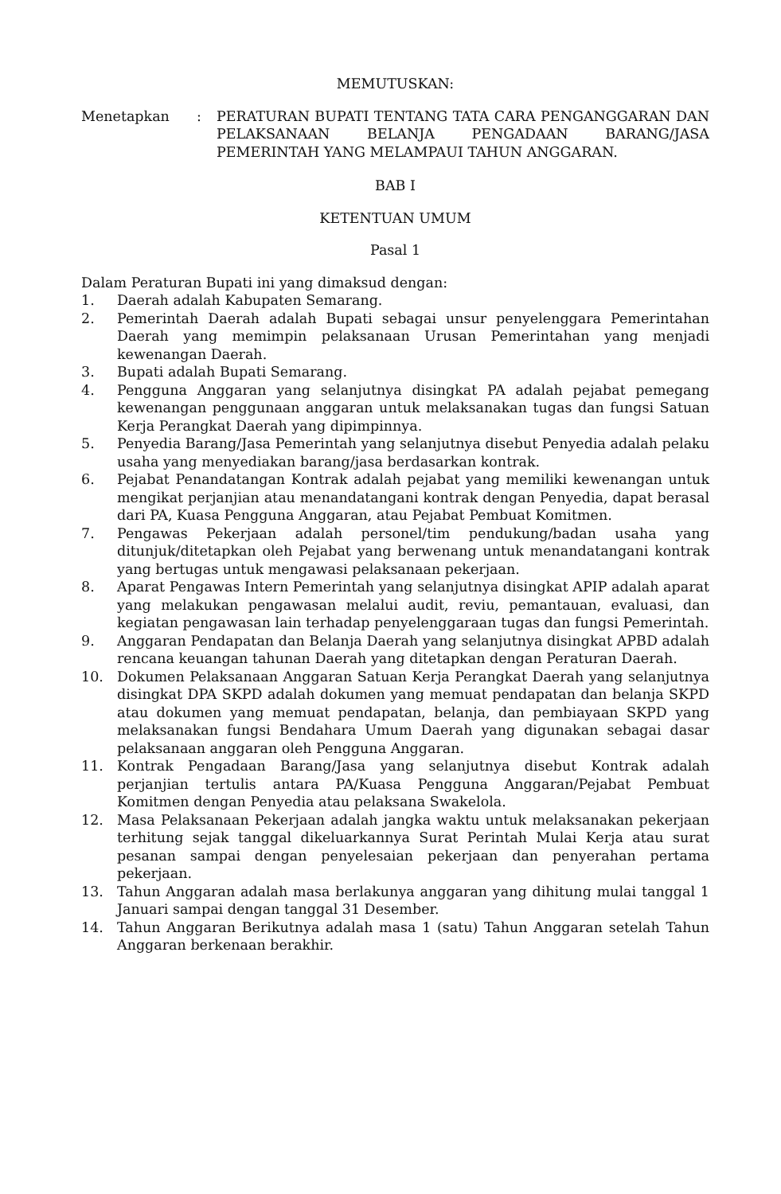MEMUTUSKAN:
Menetapkan : PERATURAN BUPATI TENTANG TATA CARA PENGANGGARAN DAN PELAKSANAAN BELANJA PENGADAAN BARANG/JASA PEMERINTAH YANG MELAMPAUI TAHUN ANGGARAN.
BAB I
KETENTUAN UMUM
Pasal 1
Dalam Peraturan Bupati ini yang dimaksud dengan:
1. Daerah adalah Kabupaten Semarang.
2. Pemerintah Daerah adalah Bupati sebagai unsur penyelenggara Pemerintahan Daerah yang memimpin pelaksanaan Urusan Pemerintahan yang menjadi kewenangan Daerah.
3. Bupati adalah Bupati Semarang.
4. Pengguna Anggaran yang selanjutnya disingkat PA adalah pejabat pemegang kewenangan penggunaan anggaran untuk melaksanakan tugas dan fungsi Satuan Kerja Perangkat Daerah yang dipimpinnya.
5. Penyedia Barang/Jasa Pemerintah yang selanjutnya disebut Penyedia adalah pelaku usaha yang menyediakan barang/jasa berdasarkan kontrak.
6. Pejabat Penandatangan Kontrak adalah pejabat yang memiliki kewenangan untuk mengikat perjanjian atau menandatangani kontrak dengan Penyedia, dapat berasal dari PA, Kuasa Pengguna Anggaran, atau Pejabat Pembuat Komitmen.
7. Pengawas Pekerjaan adalah personel/tim pendukung/badan usaha yang ditunjuk/ditetapkan oleh Pejabat yang berwenang untuk menandatangani kontrak yang bertugas untuk mengawasi pelaksanaan pekerjaan.
8. Aparat Pengawas Intern Pemerintah yang selanjutnya disingkat APIP adalah aparat yang melakukan pengawasan melalui audit, reviu, pemantauan, evaluasi, dan kegiatan pengawasan lain terhadap penyelenggaraan tugas dan fungsi Pemerintah.
9. Anggaran Pendapatan dan Belanja Daerah yang selanjutnya disingkat APBD adalah rencana keuangan tahunan Daerah yang ditetapkan dengan Peraturan Daerah.
10. Dokumen Pelaksanaan Anggaran Satuan Kerja Perangkat Daerah yang selanjutnya disingkat DPA SKPD adalah dokumen yang memuat pendapatan dan belanja SKPD atau dokumen yang memuat pendapatan, belanja, dan pembiayaan SKPD yang melaksanakan fungsi Bendahara Umum Daerah yang digunakan sebagai dasar pelaksanaan anggaran oleh Pengguna Anggaran.
11. Kontrak Pengadaan Barang/Jasa yang selanjutnya disebut Kontrak adalah perjanjian tertulis antara PA/Kuasa Pengguna Anggaran/Pejabat Pembuat Komitmen dengan Penyedia atau pelaksana Swakelola.
12. Masa Pelaksanaan Pekerjaan adalah jangka waktu untuk melaksanakan pekerjaan terhitung sejak tanggal dikeluarkannya Surat Perintah Mulai Kerja atau surat pesanan sampai dengan penyelesaian pekerjaan dan penyerahan pertama pekerjaan.
13. Tahun Anggaran adalah masa berlakunya anggaran yang dihitung mulai tanggal 1 Januari sampai dengan tanggal 31 Desember.
14. Tahun Anggaran Berikutnya adalah masa 1 (satu) Tahun Anggaran setelah Tahun Anggaran berkenaan berakhir.